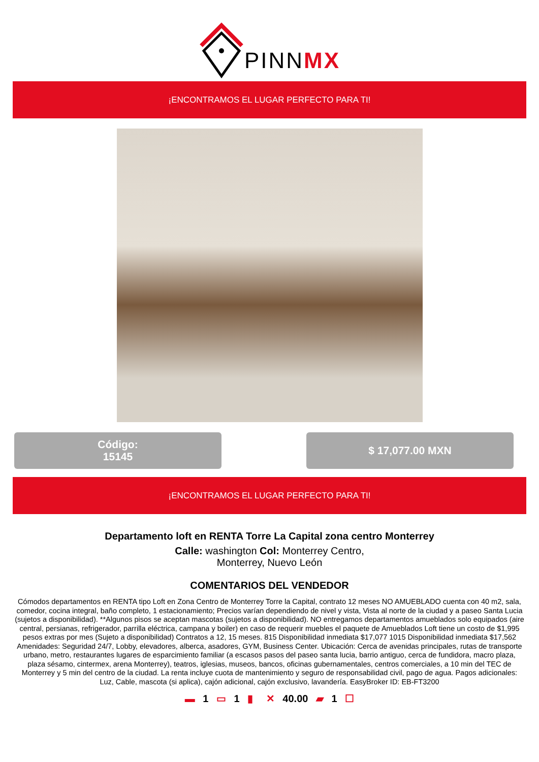PINNMX
¡ENCONTRAMOS EL LUGAR PERFECTO PARA TI!
Código:
15145
$ 17,077.00 MXN
¡ENCONTRAMOS EL LUGAR PERFECTO PARA TI!
Departamento loft en RENTA Torre La Capital zona centro Monterrey
Calle: washington Col: Monterrey Centro,
Monterrey, Nuevo León
COMENTARIOS DEL VENDEDOR
Cómodos departamentos en RENTA tipo Loft en Zona Centro de Monterrey Torre la Capital, contrato 12 meses NO AMUEBLADO cuenta con 40 m2, sala, comedor, cocina integral, baño completo, 1 estacionamiento; Precios varían dependiendo de nivel y vista, Vista al norte de la ciudad y a paseo Santa Lucia (sujetos a disponibilidad). **Algunos pisos se aceptan mascotas (sujetos a disponibilidad). NO entregamos departamentos amueblados solo equipados (aire central, persianas, refrigerador, parrilla eléctrica, campana y boiler) en caso de requerir muebles el paquete de Amueblados Loft tiene un costo de $1,995 pesos extras por mes (Sujeto a disponibilidad) Contratos a 12, 15 meses. 815 Disponibilidad inmediata $17,077 1015 Disponibilidad inmediata $17,562 Amenidades: Seguridad 24/7, Lobby, elevadores, alberca, asadores, GYM, Business Center. Ubicación: Cerca de avenidas principales, rutas de transporte urbano, metro, restaurantes lugares de esparcimiento familiar (a escasos pasos del paseo santa lucia, barrio antiguo, cerca de fundidora, macro plaza, plaza sésamo, cintermex, arena Monterrey), teatros, iglesias, museos, bancos, oficinas gubernamentales, centros comerciales, a 10 min del TEC de Monterrey y 5 min del centro de la ciudad. La renta incluye cuota de mantenimiento y seguro de responsabilidad civil, pago de agua. Pagos adicionales: Luz, Cable, mascota (si aplica), cajón adicional, cajón exclusivo, lavandería. EasyBroker ID: EB-FT3200
▬ 1 ▭ 1 ▮ ✕ 40.00 ▰ 1 ☐